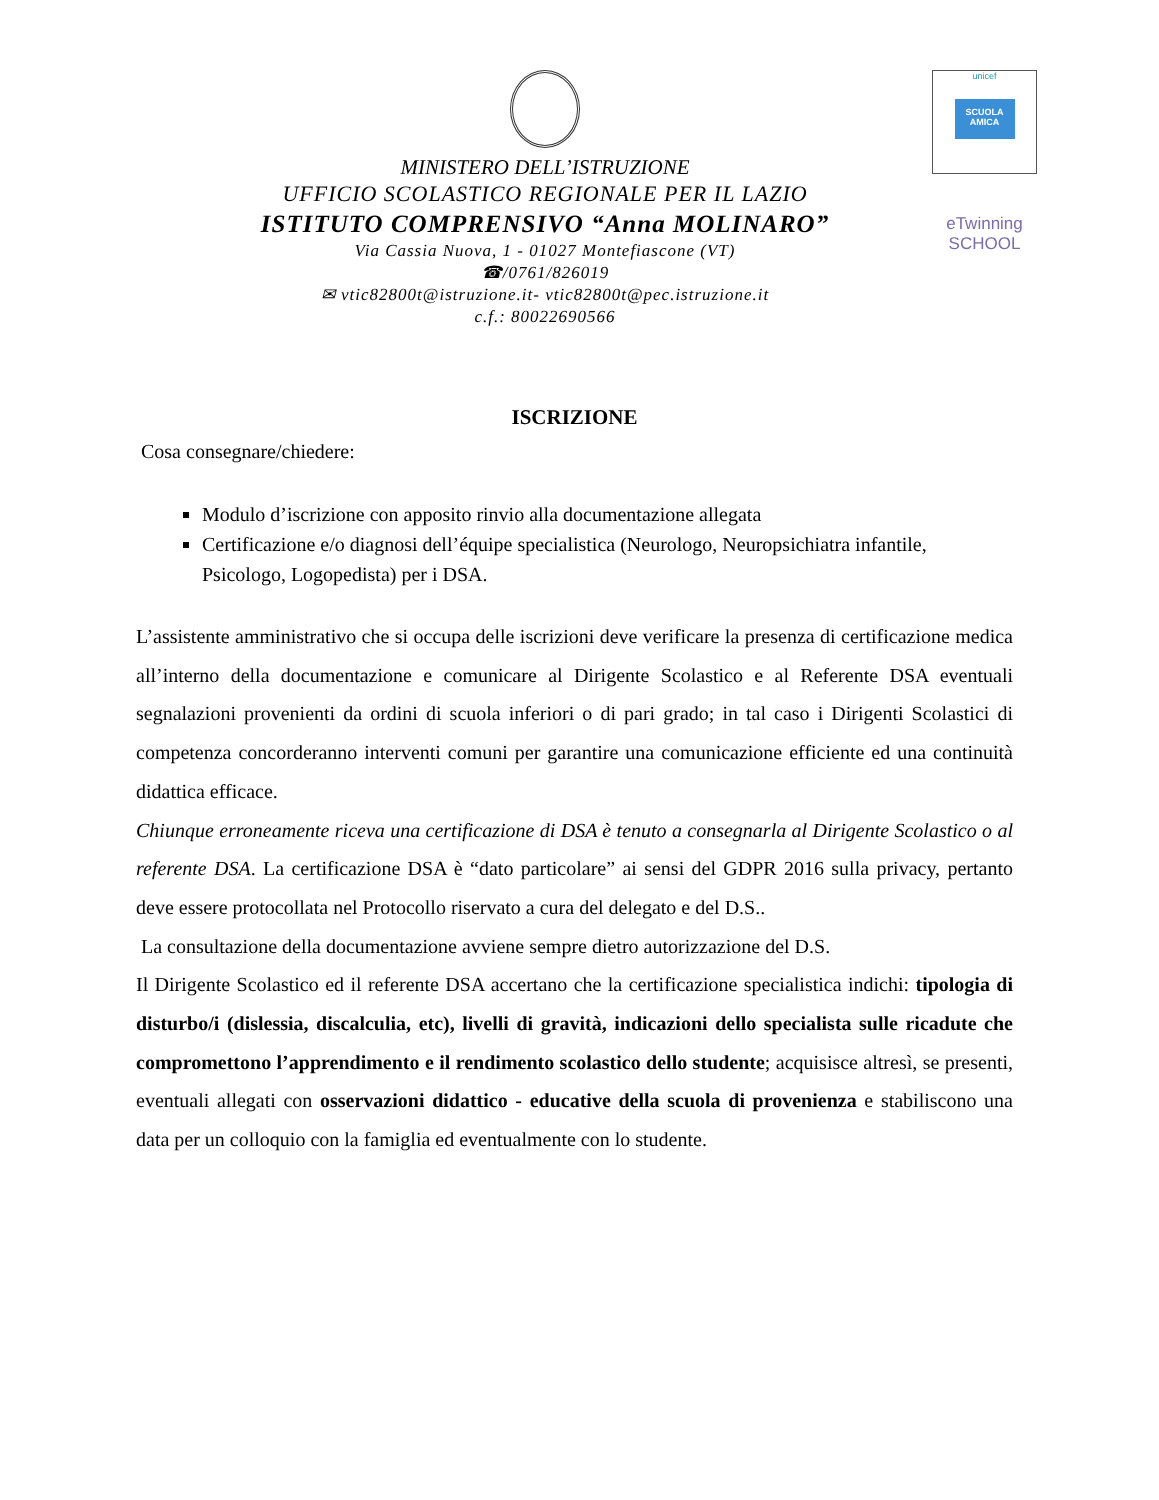MINISTERO DELL’ISTRUZIONE
UFFICIO SCOLASTICO REGIONALE PER IL LAZIO
ISTITUTO COMPRENSIVO “Anna MOLINARO”
Via Cassia Nuova, 1 - 01027 Montefiascone (VT)
☎/0761/826019
✉ vtic82800t@istruzione.it- vtic82800t@pec.istruzione.it
c.f.: 80022690566
unicef
SCUOLA AMICA
eTwinning
SCHOOL
ISCRIZIONE
Cosa consegnare/chiedere:
Modulo d’iscrizione con apposito rinvio alla documentazione allegata
Certificazione e/o diagnosi dell’équipe specialistica (Neurologo, Neuropsichiatra infantile, Psicologo, Logopedista) per i DSA.
L’assistente amministrativo che si occupa delle iscrizioni deve verificare la presenza di certificazione medica all’interno della documentazione e comunicare al Dirigente Scolastico e al Referente DSA eventuali segnalazioni provenienti da ordini di scuola inferiori o di pari grado; in tal caso i Dirigenti Scolastici di competenza concorderanno interventi comuni per garantire una comunicazione efficiente ed una continuità didattica efficace.
Chiunque erroneamente riceva una certificazione di DSA è tenuto a consegnarla al Dirigente Scolastico o al referente DSA. La certificazione DSA è “dato particolare” ai sensi del GDPR 2016 sulla privacy, pertanto deve essere protocollata nel Protocollo riservato a cura del delegato e del D.S..
La consultazione della documentazione avviene sempre dietro autorizzazione del D.S.
Il Dirigente Scolastico ed il referente DSA accertano che la certificazione specialistica indichi: tipologia di disturbo/i (dislessia, discalculia, etc), livelli di gravità, indicazioni dello specialista sulle ricadute che compromettono l’apprendimento e il rendimento scolastico dello studente; acquisisce altresì, se presenti, eventuali allegati con osservazioni didattico - educative della scuola di provenienza e stabiliscono una data per un colloquio con la famiglia ed eventualmente con lo studente.